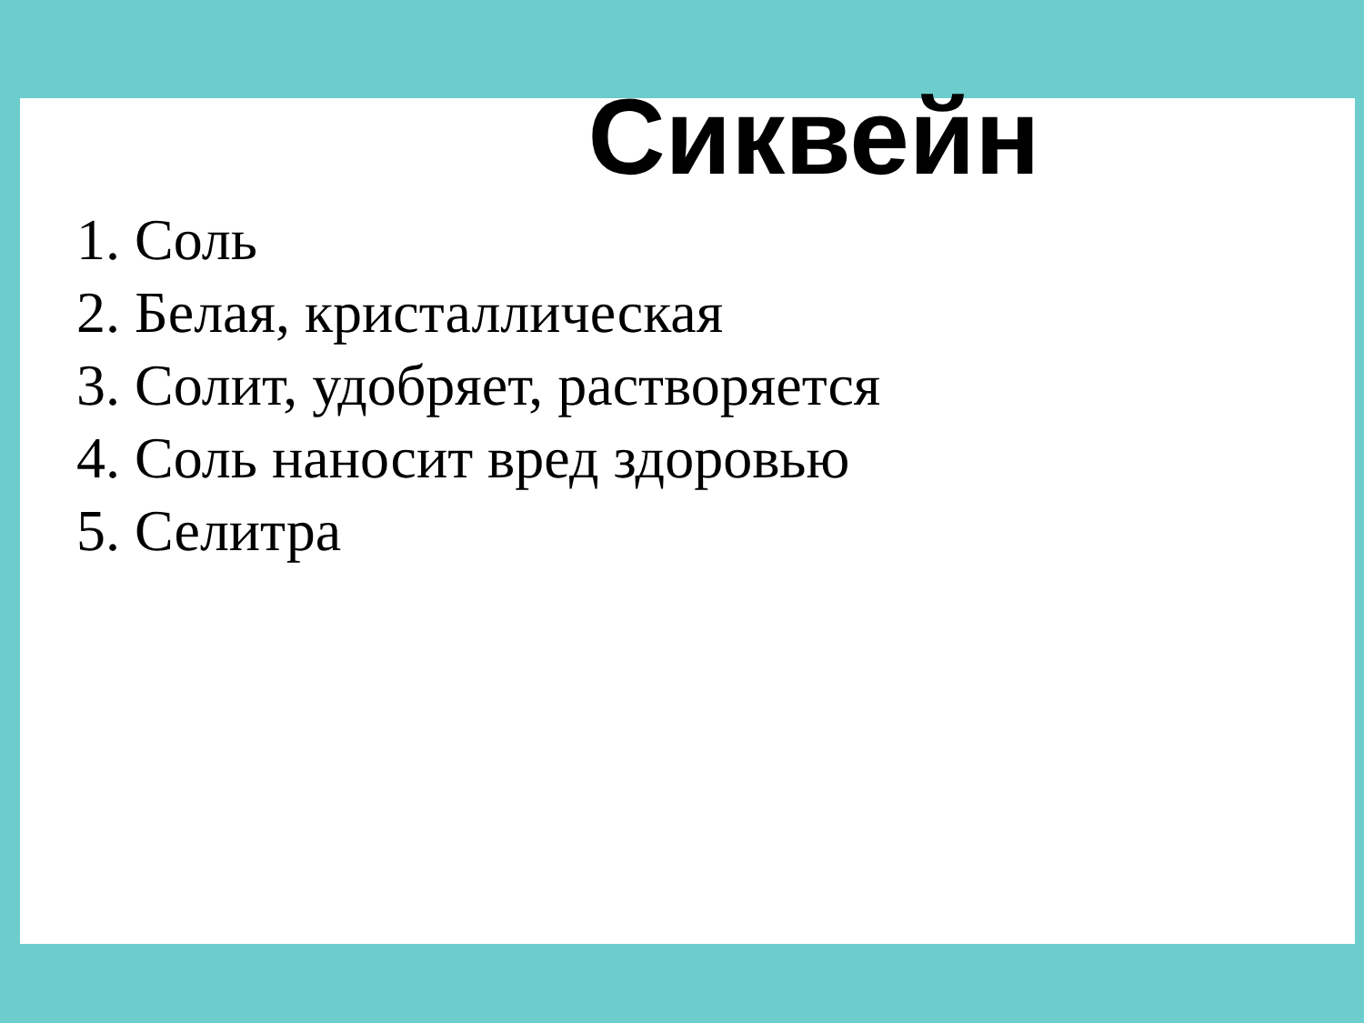Сиквейн
1. Соль
2. Белая, кристаллическая
3. Солит, удобряет, растворяется
4. Соль наносит вред здоровью
5. Селитра